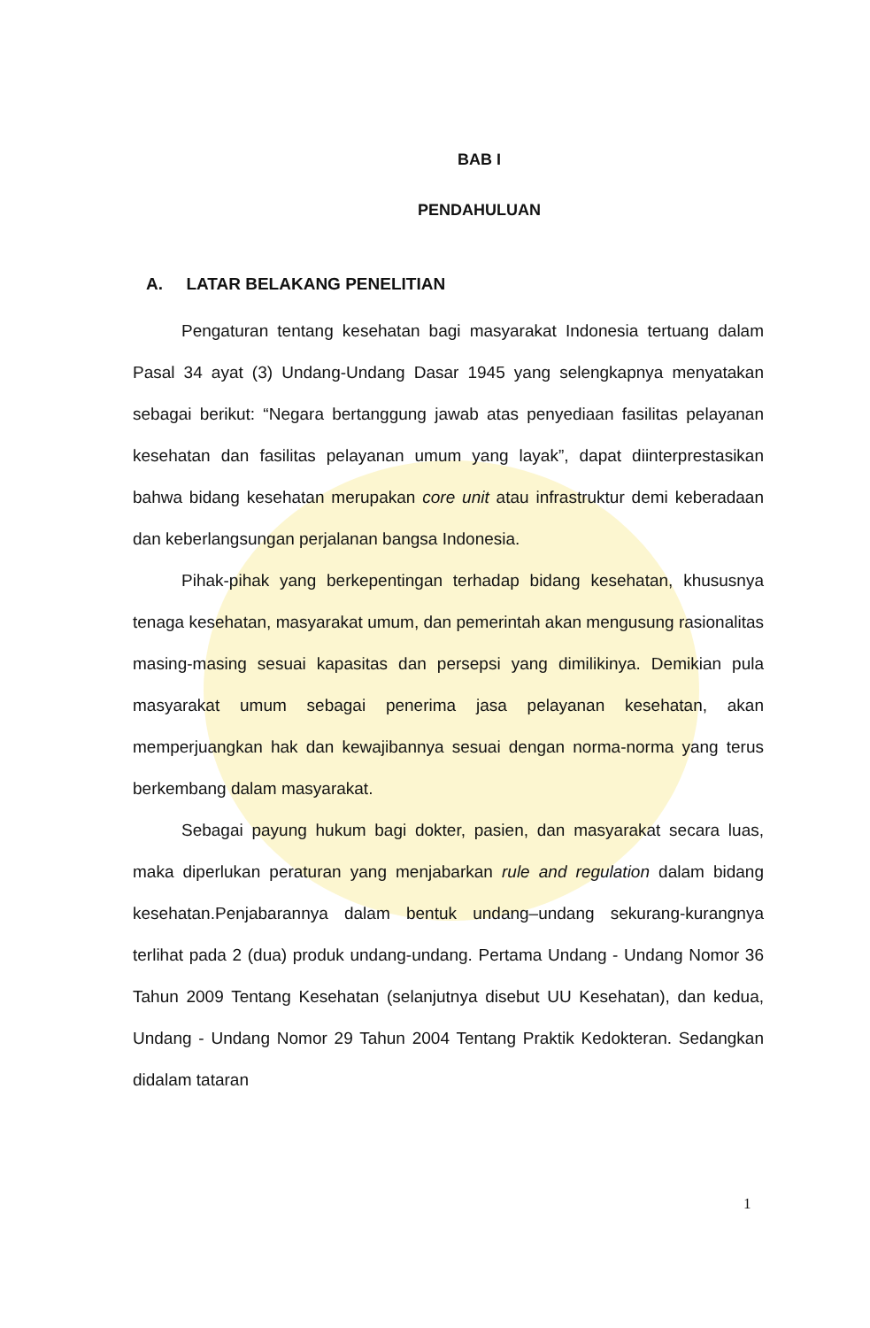BAB I
PENDAHULUAN
A. LATAR BELAKANG PENELITIAN
Pengaturan tentang kesehatan bagi masyarakat Indonesia tertuang dalam Pasal 34 ayat (3) Undang-Undang Dasar 1945 yang selengkapnya menyatakan sebagai berikut: “Negara bertanggung jawab atas penyediaan fasilitas pelayanan kesehatan dan fasilitas pelayanan umum yang layak”, dapat diinterprestasikan bahwa bidang kesehatan merupakan core unit atau infrastruktur demi keberadaan dan keberlangsungan perjalanan bangsa Indonesia.
Pihak-pihak yang berkepentingan terhadap bidang kesehatan, khususnya tenaga kesehatan, masyarakat umum, dan pemerintah akan mengusung rasionalitas masing-masing sesuai kapasitas dan persepsi yang dimilikinya. Demikian pula masyarakat umum sebagai penerima jasa pelayanan kesehatan, akan memperjuangkan hak dan kewajibannya sesuai dengan norma-norma yang terus berkembang dalam masyarakat.
Sebagai payung hukum bagi dokter, pasien, dan masyarakat secara luas, maka diperlukan peraturan yang menjabarkan rule and regulation dalam bidang kesehatan.Penjabarannya dalam bentuk undang–undang sekurang-kurangnya terlihat pada 2 (dua) produk undang-undang. Pertama Undang - Undang Nomor 36 Tahun 2009 Tentang Kesehatan (selanjutnya disebut UU Kesehatan), dan kedua, Undang - Undang Nomor 29 Tahun 2004 Tentang Praktik Kedokteran. Sedangkan didalam tataran
1